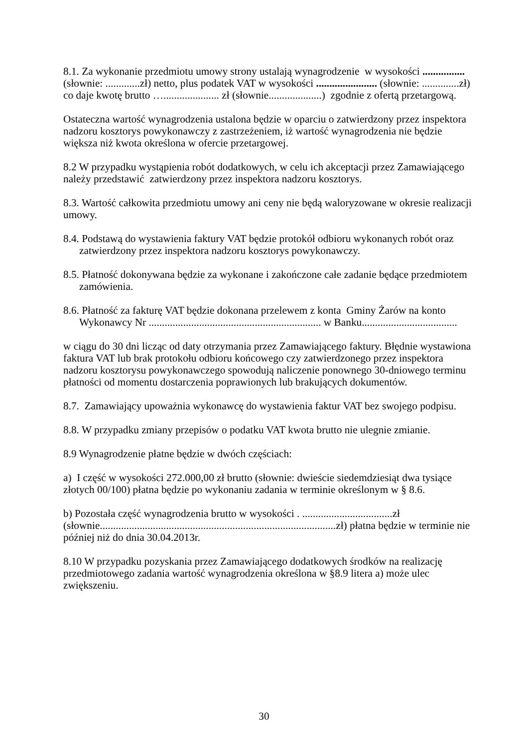8.1. Za wykonanie przedmiotu umowy strony ustalają wynagrodzenie w wysokości ................ (słownie: .............zł) netto, plus podatek VAT w wysokości ....................... (słownie: ..............zł) co daje kwotę brutto …..................... zł (słownie....................) zgodnie z ofertą przetargową.
Ostateczna wartość wynagrodzenia ustalona będzie w oparciu o zatwierdzony przez inspektora nadzoru kosztorys powykonawczy z zastrzeżeniem, iż wartość wynagrodzenia nie będzie większa niż kwota określona w ofercie przetargowej.
8.2 W przypadku wystąpienia robót dodatkowych, w celu ich akceptacji przez Zamawiającego należy przedstawić zatwierdzony przez inspektora nadzoru kosztorys.
8.3. Wartość całkowita przedmiotu umowy ani ceny nie będą waloryzowane w okresie realizacji umowy.
8.4. Podstawą do wystawienia faktury VAT będzie protokół odbioru wykonanych robót oraz zatwierdzony przez inspektora nadzoru kosztorys powykonawczy.
8.5. Płatność dokonywana będzie za wykonane i zakończone całe zadanie będące przedmiotem zamówienia.
8.6. Płatność za fakturę VAT będzie dokonana przelewem z konta Gminy Żarów na konto Wykonawcy Nr ................................................................. w Banku....................................
w ciągu do 30 dni licząc od daty otrzymania przez Zamawiającego faktury. Błędnie wystawiona faktura VAT lub brak protokołu odbioru końcowego czy zatwierdzonego przez inspektora nadzoru kosztorysu powykonawczego spowodują naliczenie ponownego 30-dniowego terminu płatności od momentu dostarczenia poprawionych lub brakujących dokumentów.
8.7. Zamawiający upoważnia wykonawcę do wystawienia faktur VAT bez swojego podpisu.
8.8. W przypadku zmiany przepisów o podatku VAT kwota brutto nie ulegnie zmianie.
8.9 Wynagrodzenie płatne będzie w dwóch częściach:
a) I część w wysokości 272.000,00 zł brutto (słownie: dwieście siedemdziesiąt dwa tysiące złotych 00/100) płatna będzie po wykonaniu zadania w terminie określonym w § 8.6.
b) Pozostała część wynagrodzenia brutto w wysokości . ..................................zł (słownie.........................................................................................zł) płatna będzie w terminie nie później niż do dnia 30.04.2013r.
8.10 W przypadku pozyskania przez Zamawiającego dodatkowych środków na realizację przedmiotowego zadania wartość wynagrodzenia określona w §8.9 litera a) może ulec zwiększeniu.
30